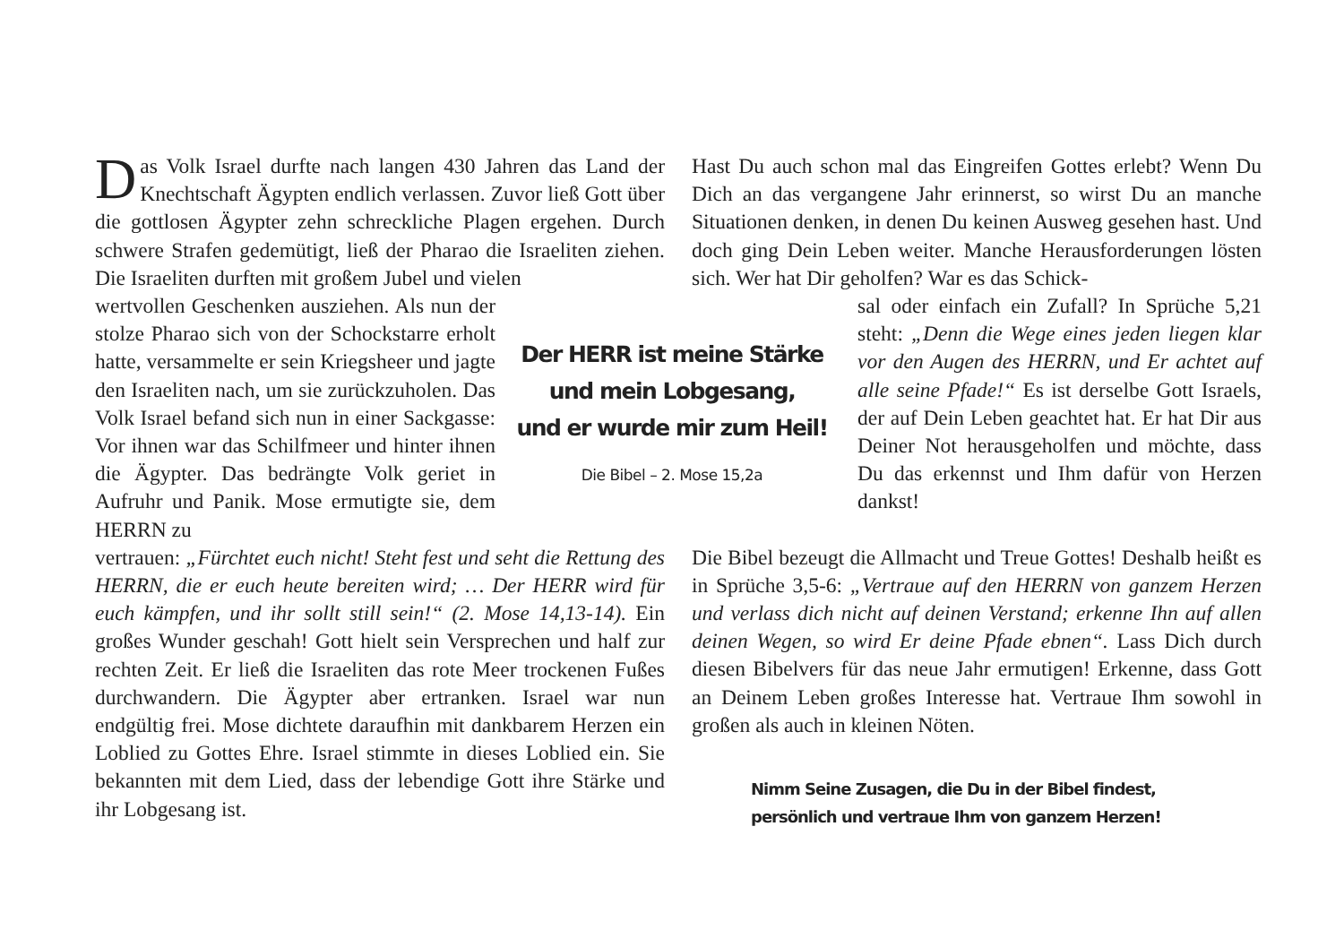Das Volk Israel durfte nach langen 430 Jahren das Land der Knechtschaft Ägypten endlich verlassen. Zuvor ließ Gott über die gottlosen Ägypter zehn schreckliche Plagen ergehen. Durch schwere Strafen gedemütigt, ließ der Pharao die Israeliten ziehen. Die Israeliten durften mit großem Jubel und vielen
wertvollen Geschenken ausziehen. Als nun der stolze Pharao sich von der Schockstarre erholt hatte, versammelte er sein Kriegsheer und jagte den Israeliten nach, um sie zurückzuholen. Das Volk Israel befand sich nun in einer Sackgasse: Vor ihnen war das Schilfmeer und hinter ihnen die Ägypter. Das bedrängte Volk geriet in Aufruhr und Panik. Mose ermutigte sie, dem HERRN zu
vertrauen: „Fürchtet euch nicht! Steht fest und seht die Rettung des HERRN, die er euch heute bereiten wird; … Der HERR wird für euch kämpfen, und ihr sollt still sein!“ (2. Mose 14,13-14). Ein großes Wunder geschah! Gott hielt sein Versprechen und half zur rechten Zeit. Er ließ die Israeliten das rote Meer trockenen Fußes durchwandern. Die Ägypter aber ertranken. Israel war nun endgültig frei. Mose dichtete daraufhin mit dankbarem Herzen ein Loblied zu Gottes Ehre. Israel stimmte in dieses Loblied ein. Sie bekannten mit dem Lied, dass der lebendige Gott ihre Stärke und ihr Lobgesang ist.
Der HERR ist meine Stärke
und mein Lobgesang,
und er wurde mir zum Heil!
Die Bibel – 2. Mose 15,2a
Hast Du auch schon mal das Eingreifen Gottes erlebt? Wenn Du Dich an das vergangene Jahr erinnerst, so wirst Du an manche Situationen denken, in denen Du keinen Ausweg gesehen hast. Und doch ging Dein Leben weiter. Manche Herausforderungen lösten sich. Wer hat Dir geholfen? War es das Schick-
sal oder einfach ein Zufall? In Sprüche 5,21 steht: „Denn die Wege eines jeden liegen klar vor den Augen des HERRN, und Er achtet auf alle seine Pfade!“ Es ist derselbe Gott Israels, der auf Dein Leben geachtet hat. Er hat Dir aus Deiner Not herausgeholfen und möchte, dass Du das erkennst und Ihm dafür von Herzen dankst!
Die Bibel bezeugt die Allmacht und Treue Gottes! Deshalb heißt es in Sprüche 3,5-6: „Vertraue auf den HERRN von ganzem Herzen und verlass dich nicht auf deinen Verstand; erkenne Ihn auf allen deinen Wegen, so wird Er deine Pfade ebnen“. Lass Dich durch diesen Bibelvers für das neue Jahr ermutigen! Erkenne, dass Gott an Deinem Leben großes Interesse hat. Vertraue Ihm sowohl in großen als auch in kleinen Nöten.
Nimm Seine Zusagen, die Du in der Bibel findest,
persönlich und vertraue Ihm von ganzem Herzen!